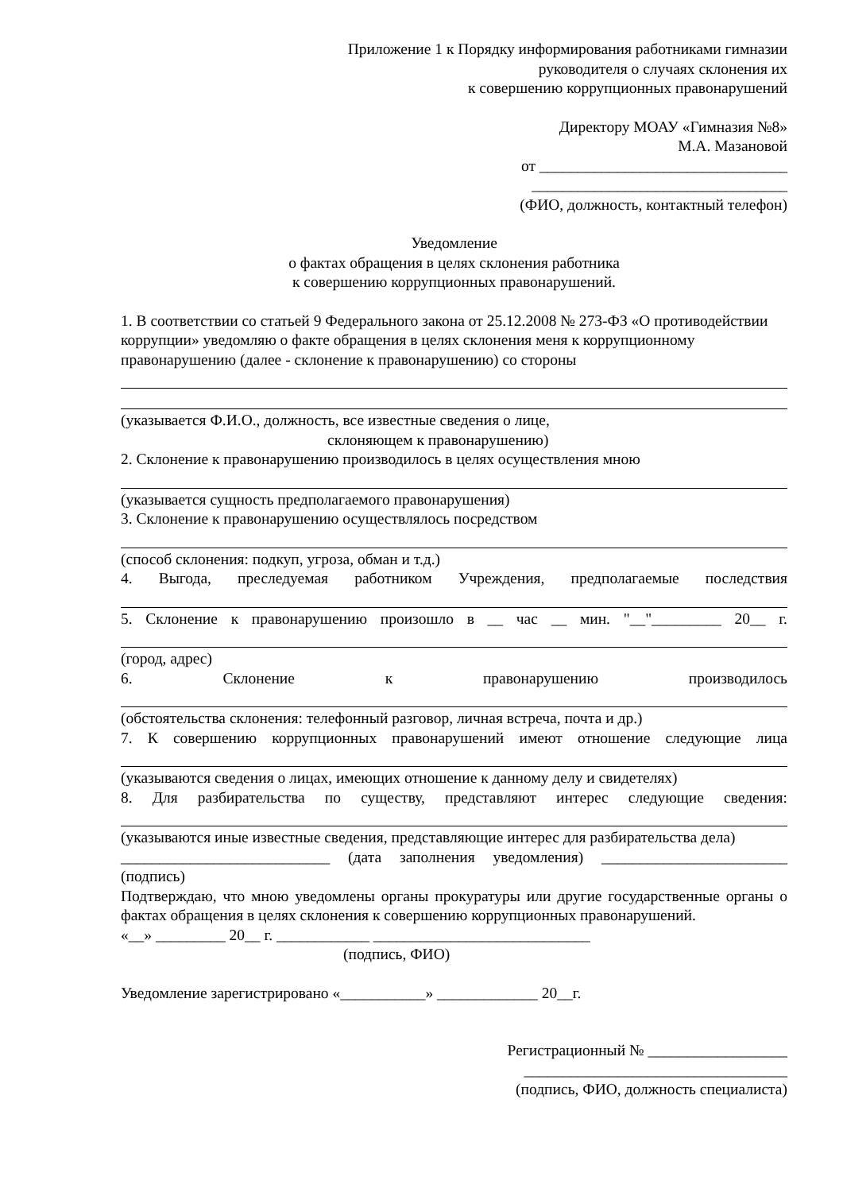Приложение 1 к Порядку информирования работниками гимназии
руководителя о случаях склонения их
к совершению коррупционных правонарушений
Директору МОАУ «Гимназия №8»
М.А. Мазановой
от ________________________________
_________________________________
(ФИО, должность, контактный телефон)
Уведомление
о фактах обращения в целях склонения работника
к совершению коррупционных правонарушений.
1. В соответствии со статьей 9 Федерального закона от 25.12.2008 № 273-ФЗ «О противодействии коррупции» уведомляю о факте обращения в целях склонения меня к коррупционному правонарушению (далее - склонение к правонарушению) со стороны
(указывается Ф.И.О., должность, все известные сведения о лице,
склоняющем к правонарушению)
2. Склонение к правонарушению производилось в целях осуществления мною
(указывается сущность предполагаемого правонарушения)
3. Склонение к правонарушению осуществлялось посредством
(способ склонения: подкуп, угроза, обман и т.д.)
4. Выгода, преследуемая работником Учреждения, предполагаемые последствия
5. Склонение к правонарушению произошло в __ час __ мин. "__"_________ 20__ г.
(город, адрес)
6. Склонение к правонарушению производилось
(обстоятельства склонения: телефонный разговор, личная встреча, почта и др.)
7. К совершению коррупционных правонарушений имеют отношение следующие лица
(указываются сведения о лицах, имеющих отношение к данному делу и свидетелях)
8. Для разбирательства по существу, представляют интерес следующие сведения:
(указываются иные известные сведения, представляющие интерес для разбирательства дела)
___________________________ (дата заполнения уведомления) ________________________
(подпись)
Подтверждаю, что мною уведомлены органы прокуратуры или другие государственные органы о фактах обращения в целях склонения к совершению коррупционных правонарушений.
«__» _________ 20__ г. ____________ ____________________________
(подпись, ФИО)
Уведомление зарегистрировано «___________» _____________ 20__г.
Регистрационный № __________________
__________________________________
(подпись, ФИО, должность специалиста)